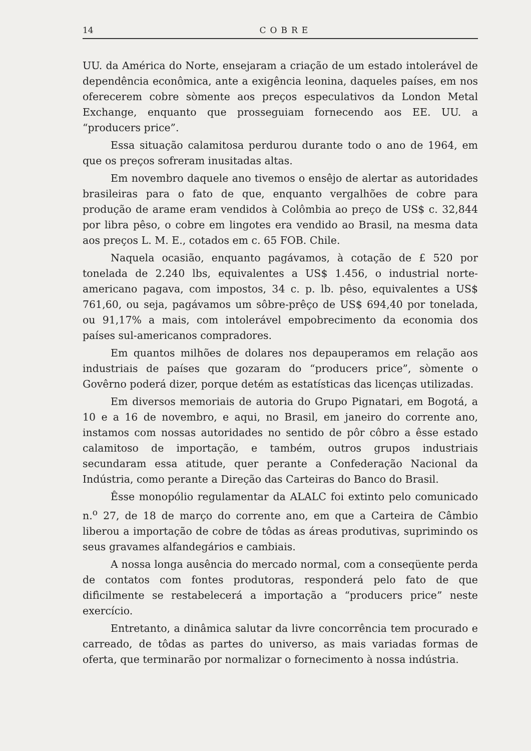14 COBRE
UU. da América do Norte, ensejaram a criação de um estado intolerável de dependência econômica, ante a exigência leonina, daqueles países, em nos oferecerem cobre sòmente aos preços especulativos da London Metal Exchange, enquanto que prosseguiam fornecendo aos EE. UU. a “producers price”.
Essa situação calamitosa perdurou durante todo o ano de 1964, em que os preços sofreram inusitadas altas.
Em novembro daquele ano tivemos o ensêjo de alertar as autoridades brasileiras para o fato de que, enquanto vergalhões de cobre para produção de arame eram vendidos à Colômbia ao preço de US$ c. 32,844 por libra pêso, o cobre em lingotes era vendido ao Brasil, na mesma data aos preços L. M. E., cotados em c. 65 FOB. Chile.
Naquela ocasião, enquanto pagávamos, à cotação de £ 520 por tonelada de 2.240 lbs, equivalentes a US$ 1.456, o industrial norte-americano pagava, com impostos, 34 c. p. lb. pêso, equivalentes a US$ 761,60, ou seja, pagávamos um sôbre-prêço de US$ 694,40 por tonelada, ou 91,17% a mais, com intolerável empobrecimento da economia dos países sul-americanos compradores.
Em quantos milhões de dolares nos depauperamos em relação aos industriais de países que gozaram do “producers price”, sòmente o Govêrno poderá dizer, porque detém as estatísticas das licenças utilizadas.
Em diversos memoriais de autoria do Grupo Pignatari, em Bogotá, a 10 e a 16 de novembro, e aqui, no Brasil, em janeiro do corrente ano, instamos com nossas autoridades no sentido de pôr côbro a êsse estado calamitoso de importação, e também, outros grupos industriais secundaram essa atitude, quer perante a Confederação Nacional da Indústria, como perante a Direção das Carteiras do Banco do Brasil.
Êsse monopólio regulamentar da ALALC foi extinto pelo comunicado n.<sup>o</sup> 27, de 18 de março do corrente ano, em que a Carteira de Câmbio liberou a importação de cobre de tôdas as áreas produtivas, suprimindo os seus gravames alfandegários e cambiais.
A nossa longa ausência do mercado normal, com a conseqüente perda de contatos com fontes produtoras, responderá pelo fato de que difìcilmente se restabelecerá a importação a “producers price” neste exercício.
Entretanto, a dinâmica salutar da livre concorrência tem procurado e carreado, de tôdas as partes do universo, as mais variadas formas de oferta, que terminarão por normalizar o fornecimento à nossa indústria.